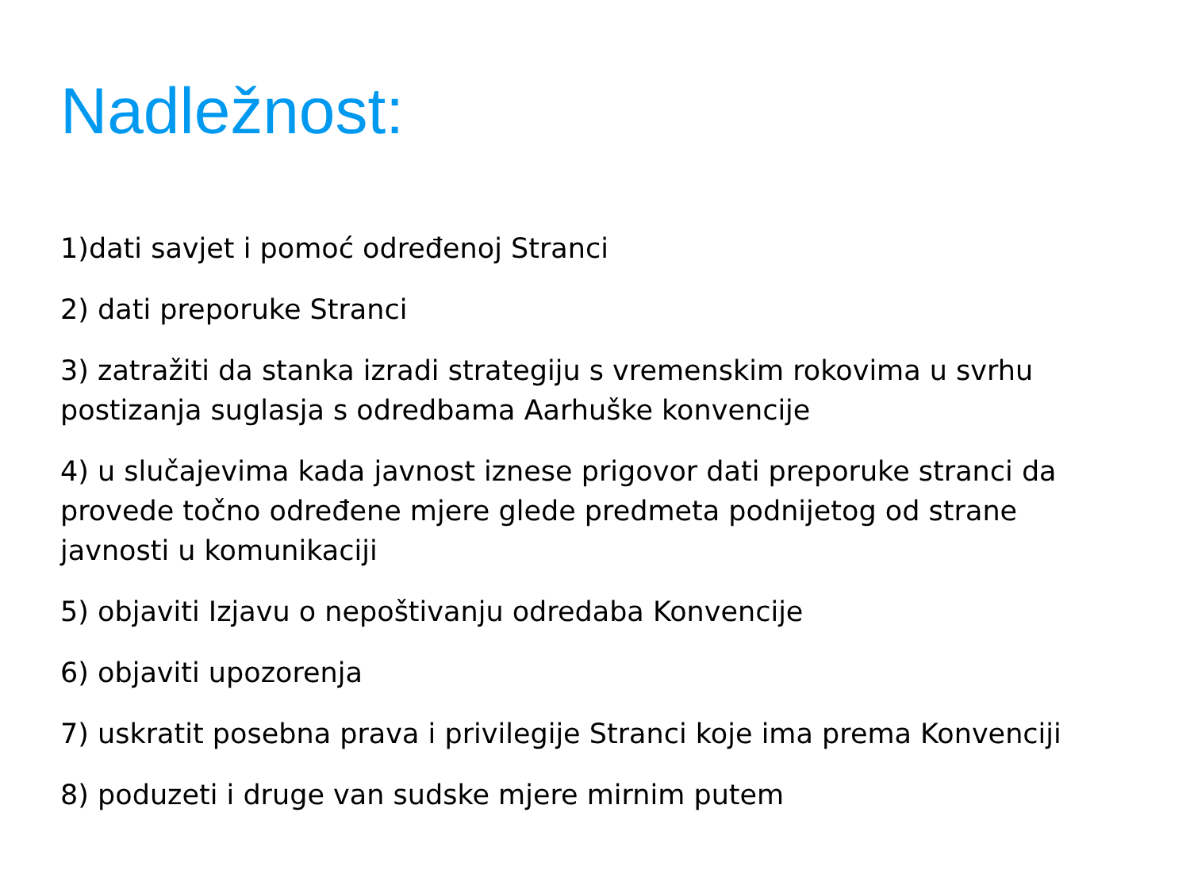Nadležnost:
1)dati savjet i pomoć određenoj Stranci
2) dati preporuke Stranci
3) zatražiti da stanka izradi strategiju s vremenskim rokovima u svrhu postizanja suglasja s odredbama Aarhuške konvencije
4) u slučajevima kada javnost iznese prigovor dati preporuke stranci da provede točno određene mjere glede predmeta podnijetog od strane javnosti u komunikaciji
5) objaviti Izjavu o nepoštivanju odredaba Konvencije
6) objaviti upozorenja
7) uskratit posebna prava i privilegije Stranci koje ima prema Konvenciji
8) poduzeti i druge van sudske mjere mirnim putem